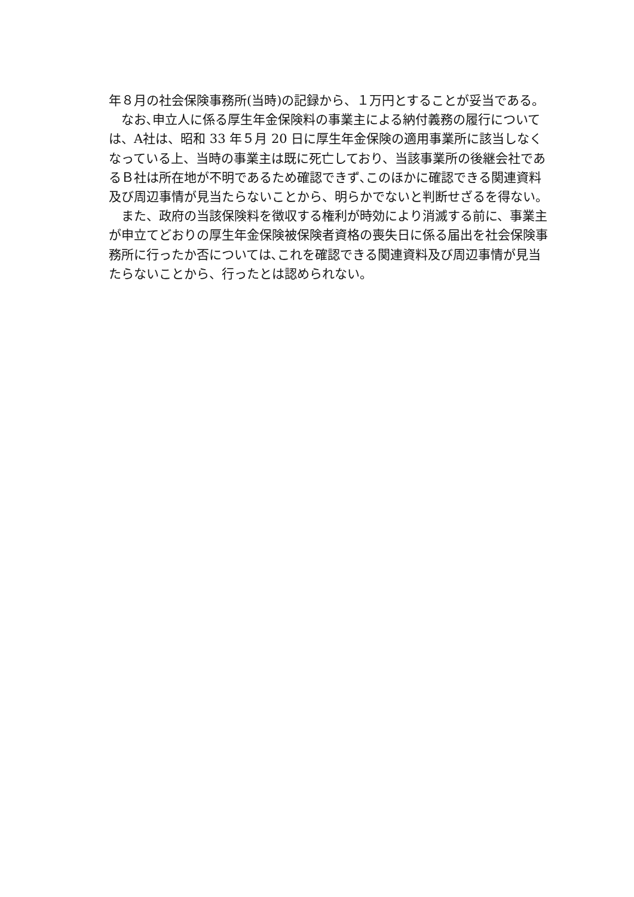年８月の社会保険事務所(当時)の記録から、１万円とすることが妥当である。
　なお､申立人に係る厚生年金保険料の事業主による納付義務の履行については、A社は、昭和 33 年５月 20 日に厚生年金保険の適用事業所に該当しなくなっている上、当時の事業主は既に死亡しており、当該事業所の後継会社であるＢ社は所在地が不明であるため確認できず､このほかに確認できる関連資料及び周辺事情が見当たらないことから、明らかでないと判断せざるを得ない。
　また、政府の当該保険料を徴収する権利が時効により消滅する前に、事業主が申立てどおりの厚生年金保険被保険者資格の喪失日に係る届出を社会保険事務所に行ったか否については､これを確認できる関連資料及び周辺事情が見当たらないことから、行ったとは認められない。